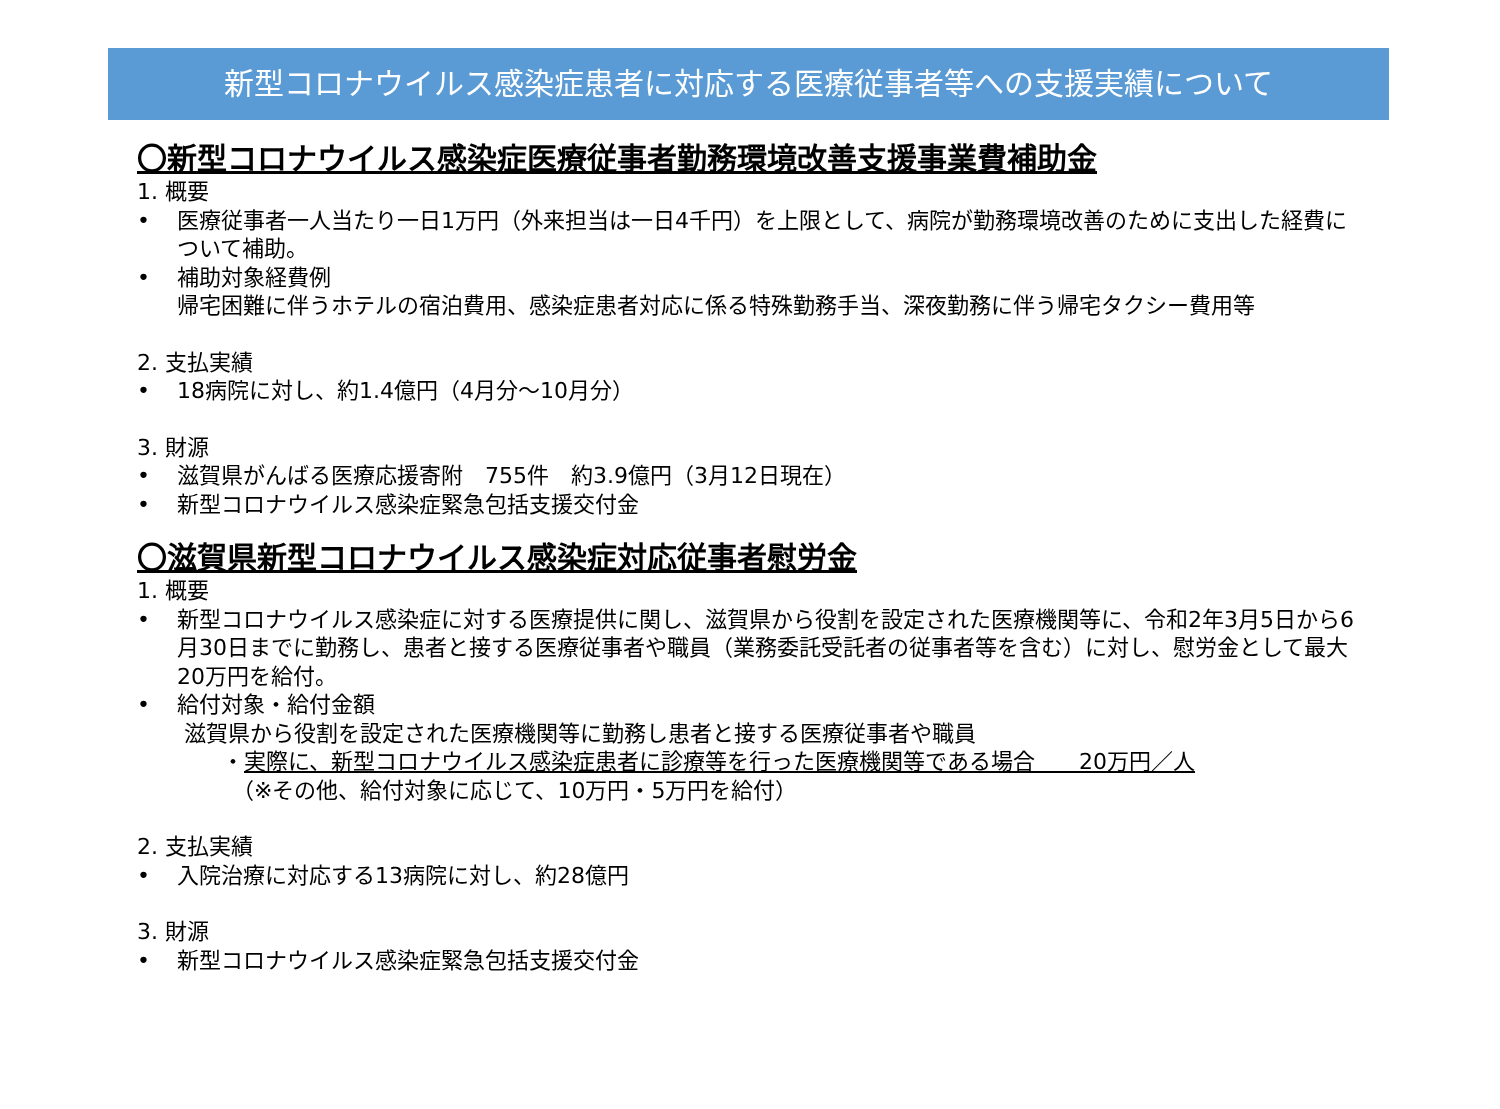新型コロナウイルス感染症患者に対応する医療従事者等への支援実績について
〇新型コロナウイルス感染症医療従事者勤務環境改善支援事業費補助金
1. 概要
• 医療従事者一人当たり一日1万円（外来担当は一日4千円）を上限として、病院が勤務環境改善のために支出した経費について補助。
• 補助対象経費例
帰宅困難に伴うホテルの宿泊費用、感染症患者対応に係る特殊勤務手当、深夜勤務に伴う帰宅タクシー費用等
2. 支払実績
• 18病院に対し、約1.4億円（4月分～10月分）
3. 財源
• 滋賀県がんばる医療応援寄附　755件　約3.9億円（3月12日現在）
• 新型コロナウイルス感染症緊急包括支援交付金
〇滋賀県新型コロナウイルス感染症対応従事者慰労金
1. 概要
• 新型コロナウイルス感染症に対する医療提供に関し、滋賀県から役割を設定された医療機関等に、令和2年3月5日から6月30日までに勤務し、患者と接する医療従事者や職員（業務委託受託者の従事者等を含む）に対し、慰労金として最大20万円を給付。
• 給付対象・給付金額
滋賀県から役割を設定された医療機関等に勤務し患者と接する医療従事者や職員
・実際に、新型コロナウイルス感染症患者に診療等を行った医療機関等である場合　　20万円／人
（※その他、給付対象に応じて、10万円・5万円を給付）
2. 支払実績
• 入院治療に対応する13病院に対し、約28億円
3. 財源
• 新型コロナウイルス感染症緊急包括支援交付金